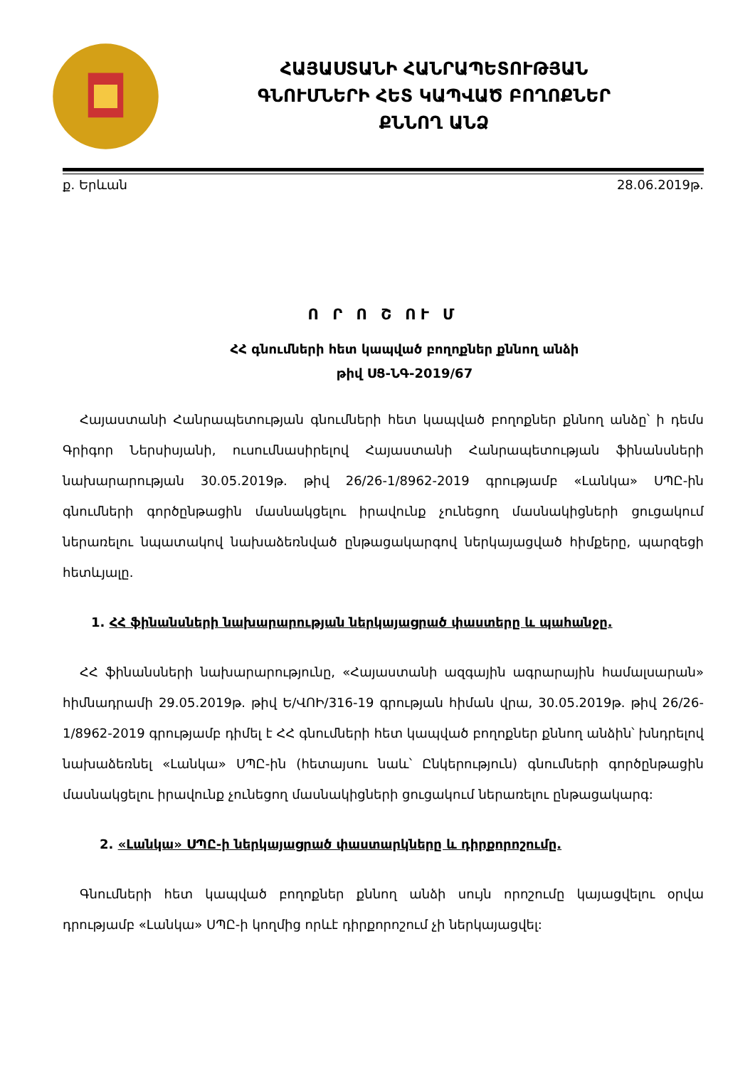ՀԱՅԱՍՏԱՆԻ ՀԱՆՐԱՊԵՏՈՒԹՅԱՆ
ԳՆՈՒՄՆԵՐԻ ՀԵՏ ԿԱՊՎԱԾ ԲՈՂՈՔՆԵՐ
ՔՆՆՈՂ ԱՆՁ
ք. Երևան 28.06.2019թ.
Ո Ր Ո Շ ՈՒ Մ
ՀՀ գնումների հետ կապված բողոքներ քննող անձի
թիվ ՍՑ-ՆԳ-2019/67
Հայաստանի Հանրապետության գնումների հետ կապված բողոքներ քննող անձը՝ ի դեմս Գրիգոր Ներսիսյանի, ուսումնասիրելով Հայաստանի Հանրապետության ֆինանսների նախարարության 30.05.2019թ. թիվ 26/26-1/8962-2019 գրությամբ «Լանկա» ՍՊԸ-ին գնումների գործընթացին մասնակցելու իրավունք չունեցող մասնակիցների ցուցակում ներառելու նպատակով նախաձեռնված ընթացակարգով ներկայացված հիմքերը, պարզեցի հետևյալը.
1. ՀՀ ֆինանսների նախարարության ներկայացրած փաստերը և պահանջը.
ՀՀ ֆինանսների նախարարությունը, «Հայաստանի ազգային ագրարային համալսարան» հիմնադրամի 29.05.2019թ. թիվ Ե/ՎՈԻ/316-19 գրության հիման վրա, 30.05.2019թ. թիվ 26/26-1/8962-2019 գրությամբ դիմել է ՀՀ գնումների հետ կապված բողոքներ քննող անձին՝ խնդրելով նախաձեռնել «Լանկա» ՍՊԸ-ին (հետայսու նաև՝ Ընկերություն) գնումների գործընթացին մասնակցելու իրավունք չունեցող մասնակիցների ցուցակում ներառելու ընթացակարգ:
2. «Լանկա» ՍՊԸ-ի ներկայացրած փաստարկները և դիրքորոշումը.
Գնումների հետ կապված բողոքներ քննող անձի սույն որոշումը կայացվելու օրվա դրությամբ «Լանկա» ՍՊԸ-ի կողմից որևէ դիրքորոշում չի ներկայացվել: